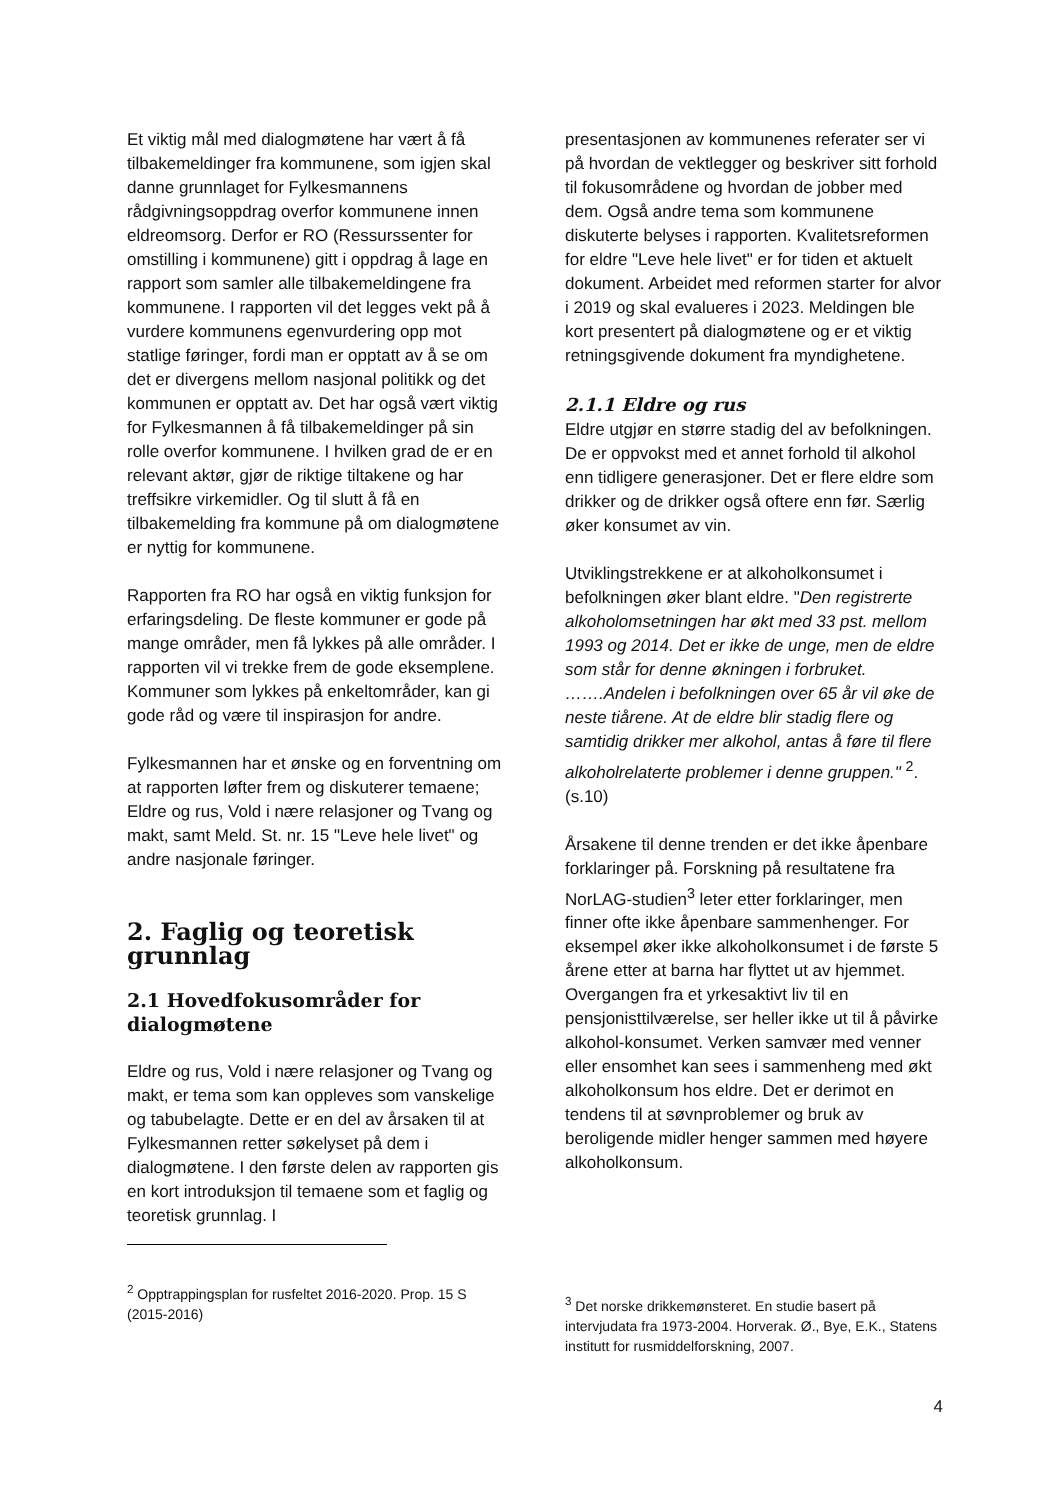Et viktig mål med dialogmøtene har vært å få tilbakemeldinger fra kommunene, som igjen skal danne grunnlaget for Fylkesmannens rådgivningsoppdrag overfor kommunene innen eldreomsorg. Derfor er RO (Ressurssenter for omstilling i kommunene) gitt i oppdrag å lage en rapport som samler alle tilbakemeldingene fra kommunene. I rapporten vil det legges vekt på å vurdere kommunens egenvurdering opp mot statlige føringer, fordi man er opptatt av å se om det er divergens mellom nasjonal politikk og det kommunen er opptatt av. Det har også vært viktig for Fylkesmannen å få tilbakemeldinger på sin rolle overfor kommunene. I hvilken grad de er en relevant aktør, gjør de riktige tiltakene og har treffsikre virkemidler. Og til slutt å få en tilbakemelding fra kommune på om dialogmøtene er nyttig for kommunene.
Rapporten fra RO har også en viktig funksjon for erfaringsdeling. De fleste kommuner er gode på mange områder, men få lykkes på alle områder. I rapporten vil vi trekke frem de gode eksemplene. Kommuner som lykkes på enkeltområder, kan gi gode råd og være til inspirasjon for andre.
Fylkesmannen har et ønske og en forventning om at rapporten løfter frem og diskuterer temaene; Eldre og rus, Vold i nære relasjoner og Tvang og makt, samt Meld. St. nr. 15 "Leve hele livet" og andre nasjonale føringer.
2. Faglig og teoretisk grunnlag
2.1 Hovedfokusområder for dialogmøtene
Eldre og rus, Vold i nære relasjoner og Tvang og makt, er tema som kan oppleves som vanskelige og tabubelagte. Dette er en del av årsaken til at Fylkesmannen retter søkelyset på dem i dialogmøtene. I den første delen av rapporten gis en kort introduksjon til temaene som et faglig og teoretisk grunnlag. I
<sup>2</sup> Opptrappingsplan for rusfeltet 2016-2020. Prop. 15 S (2015-2016)
presentasjonen av kommunenes referater ser vi på hvordan de vektlegger og beskriver sitt forhold til fokusområdene og hvordan de jobber med dem. Også andre tema som kommunene diskuterte belyses i rapporten. Kvalitetsreformen for eldre "Leve hele livet" er for tiden et aktuelt dokument. Arbeidet med reformen starter for alvor i 2019 og skal evalueres i 2023. Meldingen ble kort presentert på dialogmøtene og er et viktig retningsgivende dokument fra myndighetene.
2.1.1 Eldre og rus
Eldre utgjør en større stadig del av befolkningen. De er oppvokst med et annet forhold til alkohol enn tidligere generasjoner. Det er flere eldre som drikker og de drikker også oftere enn før. Særlig øker konsumet av vin.
Utviklingstrekkene er at alkoholkonsumet i befolkningen øker blant eldre. "Den registrerte alkoholomsetningen har økt med 33 pst. mellom 1993 og 2014. Det er ikke de unge, men de eldre som står for denne økningen i forbruket. …….Andelen i befolkningen over 65 år vil øke de neste tiårene. At de eldre blir stadig flere og samtidig drikker mer alkohol, antas å føre til flere alkoholrelaterte problemer i denne gruppen." <sup>2</sup>. (s.10)
Årsakene til denne trenden er det ikke åpenbare forklaringer på. Forskning på resultatene fra NorLAG-studien<sup>3</sup> leter etter forklaringer, men finner ofte ikke åpenbare sammenhenger. For eksempel øker ikke alkoholkonsumet i de første 5 årene etter at barna har flyttet ut av hjemmet. Overgangen fra et yrkesaktivt liv til en pensjonisttilværelse, ser heller ikke ut til å påvirke alkohol-konsumet. Verken samvær med venner eller ensomhet kan sees i sammenheng med økt alkoholkonsum hos eldre. Det er derimot en tendens til at søvnproblemer og bruk av beroligende midler henger sammen med høyere alkoholkonsum.
<sup>3</sup> Det norske drikkemønsteret. En studie basert på intervjudata fra 1973-2004. Horverak. Ø., Bye, E.K., Statens institutt for rusmiddelforskning, 2007.
4